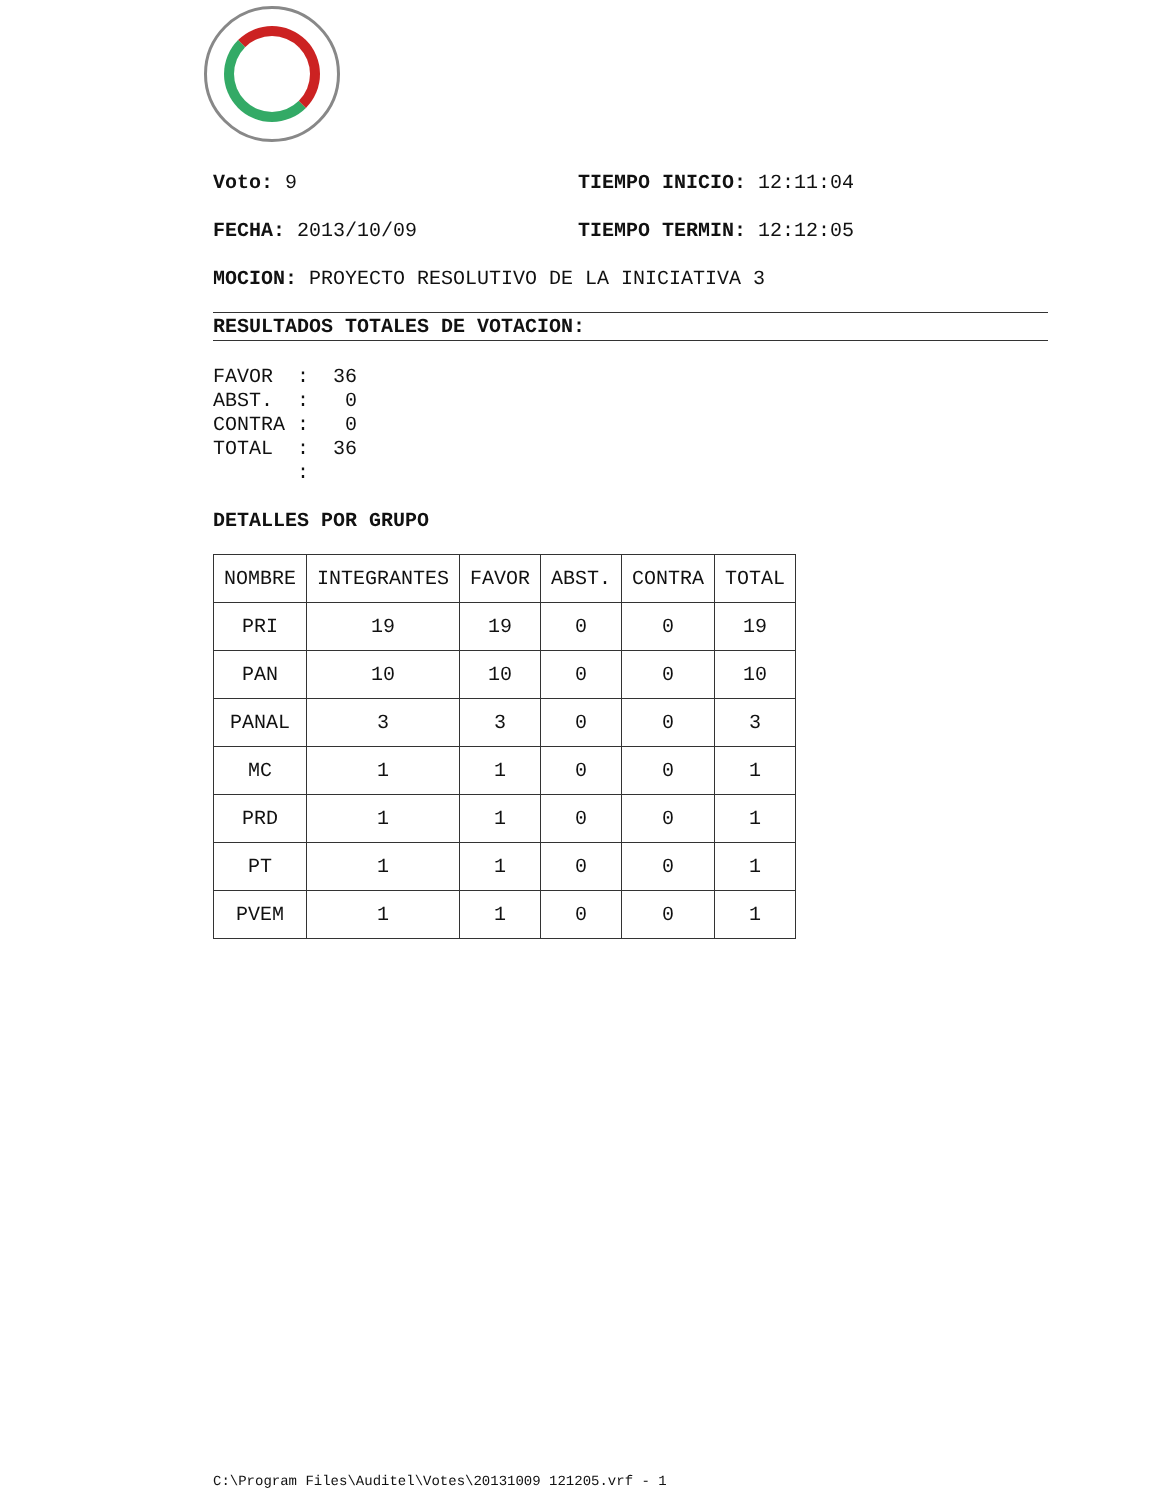Voto: 9 TIEMPO INICIO: 12:11:04
FECHA: 2013/10/09 TIEMPO TERMIN: 12:12:05
MOCION: PROYECTO RESOLUTIVO DE LA INICIATIVA 3
RESULTADOS TOTALES DE VOTACION:
FAVOR  :  36
ABST.  :   0
CONTRA :   0
TOTAL  :  36
       :
DETALLES POR GRUPO
| NOMBRE | INTEGRANTES | FAVOR | ABST. | CONTRA | TOTAL |
| --- | --- | --- | --- | --- | --- |
| PRI | 19 | 19 | 0 | 0 | 19 |
| PAN | 10 | 10 | 0 | 0 | 10 |
| PANAL | 3 | 3 | 0 | 0 | 3 |
| MC | 1 | 1 | 0 | 0 | 1 |
| PRD | 1 | 1 | 0 | 0 | 1 |
| PT | 1 | 1 | 0 | 0 | 1 |
| PVEM | 1 | 1 | 0 | 0 | 1 |
C:\Program Files\Auditel\Votes\20131009 121205.vrf - 1